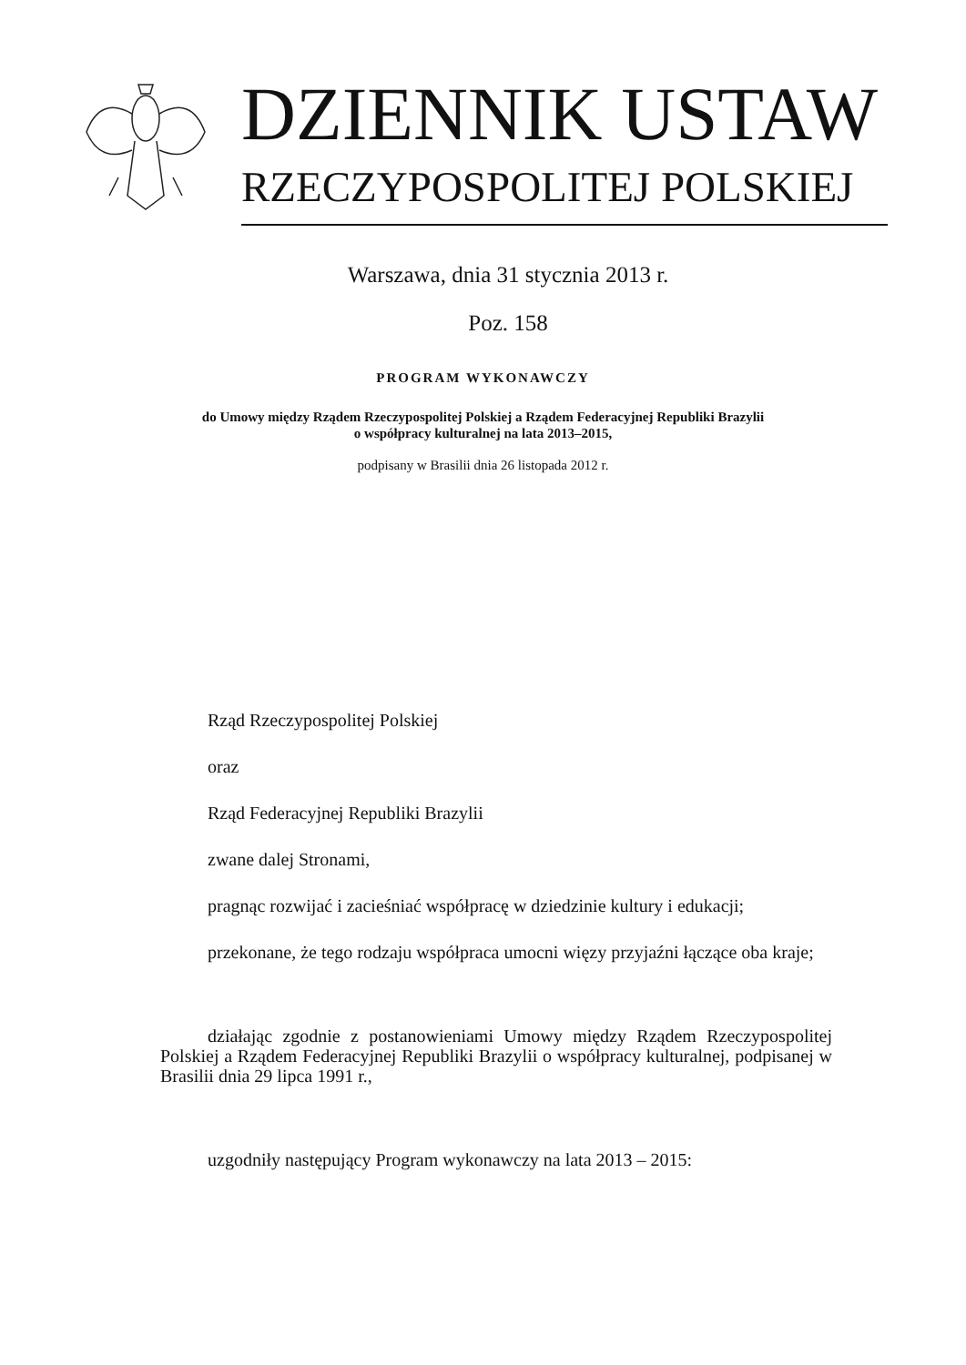DZIENNIK USTAW
RZECZYPOSPOLITEJ POLSKIEJ
Warszawa, dnia 31 stycznia 2013 r.
Poz. 158
PROGRAM WYKONAWCZY
do Umowy między Rządem Rzeczypospolitej Polskiej a Rządem Federacyjnej Republiki Brazylii
o współpracy kulturalnej na lata 2013–2015,
podpisany w Brasilii dnia 26 listopada 2012 r.
Rząd Rzeczypospolitej Polskiej
oraz
Rząd Federacyjnej Republiki Brazylii
zwane dalej Stronami,
pragnąc rozwijać i zacieśniać współpracę w dziedzinie kultury i edukacji;
przekonane, że tego rodzaju współpraca umocni więzy przyjaźni łączące oba kraje;
działając zgodnie z postanowieniami Umowy między Rządem Rzeczypospolitej Polskiej a Rządem Federacyjnej Republiki Brazylii o współpracy kulturalnej, podpisanej w Brasilii dnia 29 lipca 1991 r.,
uzgodniły następujący Program wykonawczy na lata 2013 – 2015: